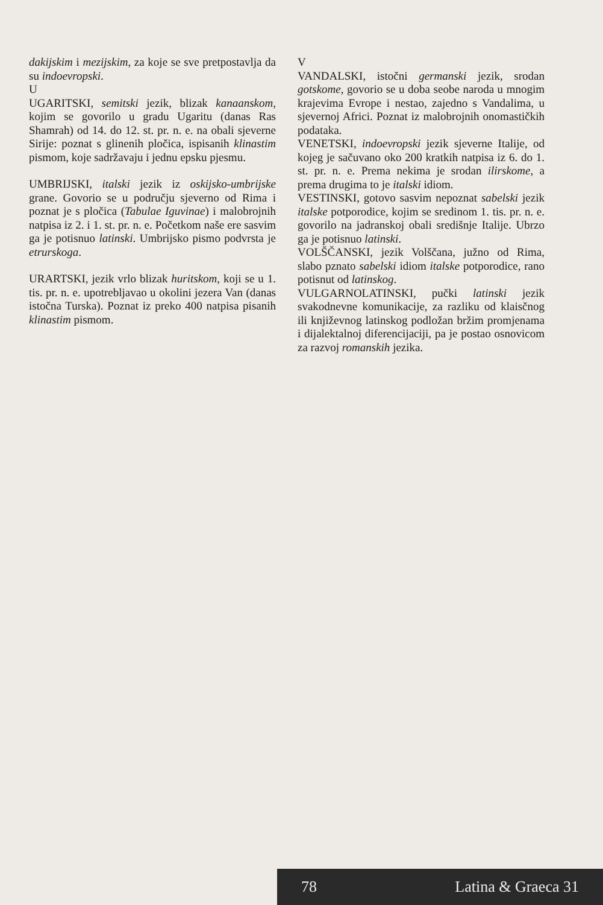dakijskim i mezijskim, za koje se sve pretpostavlja da su indoevropski.
U
UGARITSKI, semitski jezik, blizak kanaanskom, kojim se govorilo u gradu Ugaritu (danas Ras Shamrah) od 14. do 12. st. pr. n. e. na obali sjeverne Sirije: poznat s glinenih pločica, ispisanih klinastim pismom, koje sadržavaju i jednu epsku pjesmu.
UMBRIJSKI, italski jezik iz oskijsko-umbrijske grane. Govorio se u području sjeverno od Rima i poznat je s pločica (Tabulae Iguvinae) i malobrojnih natpisa iz 2. i 1. st. pr. n. e. Početkom naše ere sasvim ga je potisnuo latinski. Umbrijsko pismo podvrsta je etrurskoga.
URARTSKI, jezik vrlo blizak huritskom, koji se u 1. tis. pr. n. e. upotrebljavao u okolini jezera Van (danas istočna Turska). Poznat iz preko 400 natpisa pisanih klinastim pismom.
V
VANDALSKI, istočni germanski jezik, srodan gotskome, govorio se u doba seobe naroda u mnogim krajevima Evrope i nestao, zajedno s Vandalima, u sjevernoj Africi. Poznat iz malobrojnih onomastičkih podataka.
VENETSKI, indoevropski jezik sjeverne Italije, od kojeg je sačuvano oko 200 kratkih natpisa iz 6. do 1. st. pr. n. e. Prema nekima je srodan ilirskome, a prema drugima to je italski idiom.
VESTINSKI, gotovo sasvim nepoznat sabelski jezik italske potporodice, kojim se sredinom 1. tis. pr. n. e. govorilo na jadranskoj obali središnje Italije. Ubrzo ga je potisnuo latinski.
VOLŠČANSKI, jezik Volščana, južno od Rima, slabo pznato sabelski idiom italske potporodice, rano potisnut od latinskog.
VULGARNOLATINSKI, pučki latinski jezik svakodnevne komunikacije, za razliku od klaisčnog ili književnog latinskog podložan bržim promjenama i dijalektalnoj diferencijaciji, pa je postao osnovicom za razvoj romanskih jezika.
78 Latina & Graeca 31